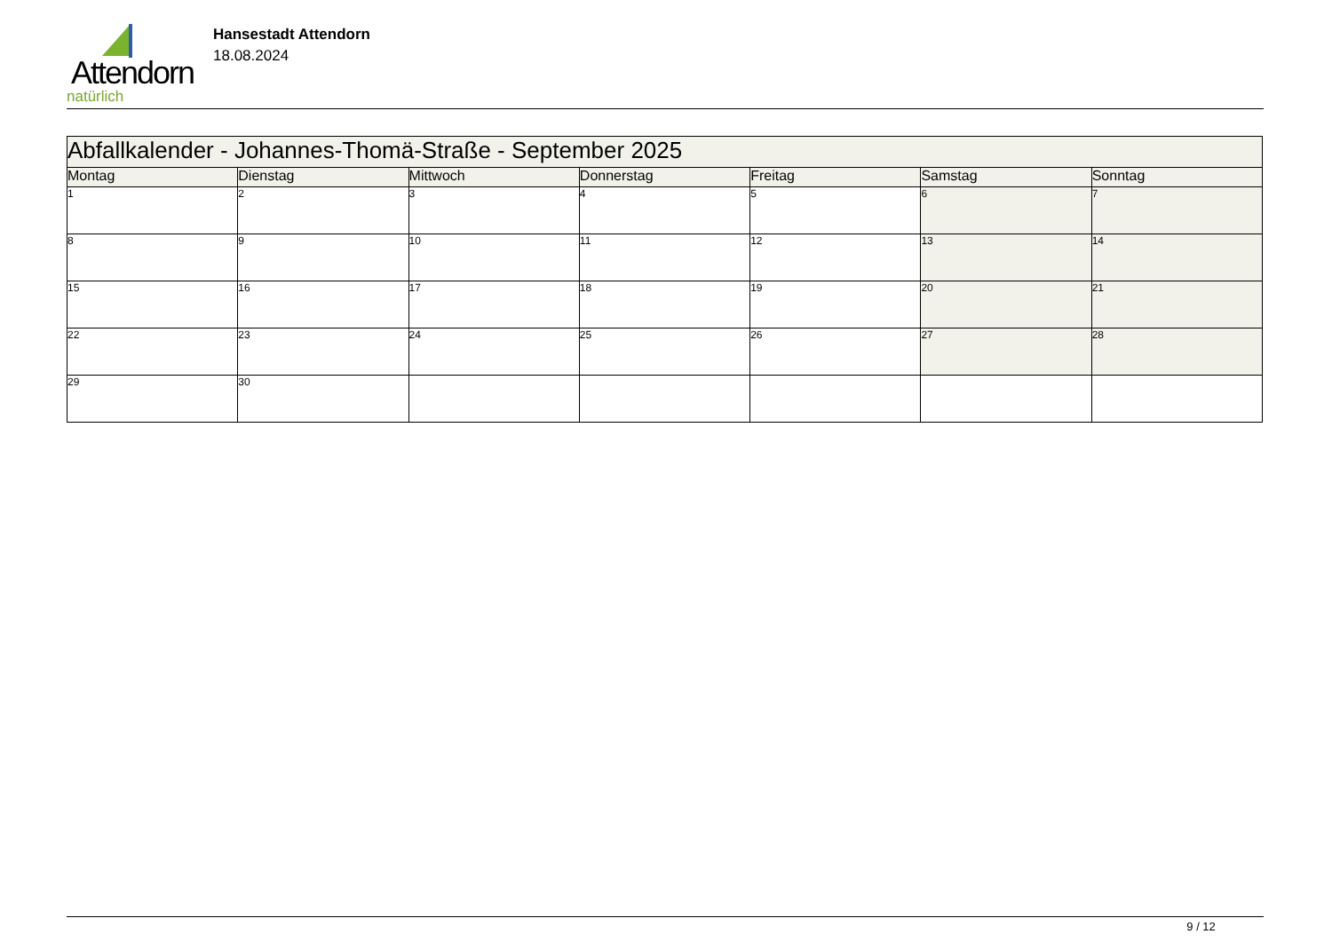Attendorn
natürlich
Hansestadt Attendorn
18.08.2024
| Abfallkalender - Johannes-Thomä-Straße - September 2025 | | | | | | |
| Montag | Dienstag | Mittwoch | Donnerstag | Freitag | Samstag | Sonntag |
| 1 | 2 | 3 | 4 | 5 | 6 | 7 |
| 8 | 9 | 10 | 11 | 12 | 13 | 14 |
| 15 | 16 | 17 | 18 | 19 | 20 | 21 |
| 22 | 23 | 24 | 25 | 26 | 27 | 28 |
| 29 | 30 | | | | | |
9 / 12